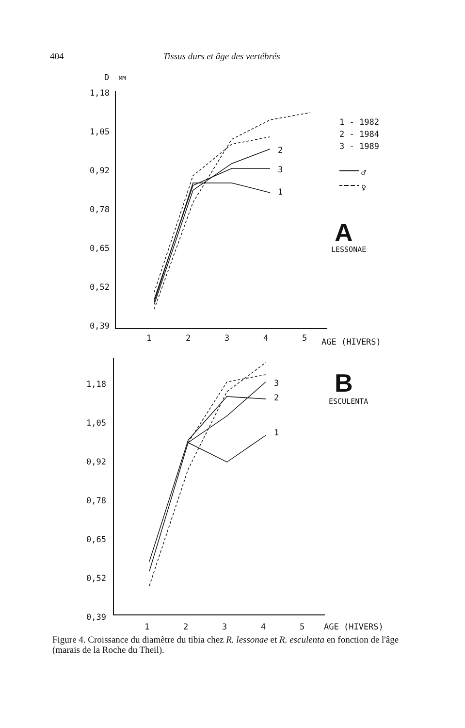404 Tissus durs et âge des vertébrés
D
MM
1,18
1,05
0,92
0,78
0,65
0,52
0,39
1
2
3
4
5
AGE (HIVERS)
1 - 1982
2 - 1984
3 - 1989
♂
♀
A
LESSONAE
2
3
1
1,18
1,05
0,92
0,78
0,65
0,52
0,39
1
2
3
4
5
AGE (HIVERS)
B
ESCULENTA
3
2
1
Figure 4. Croissance du diamètre du tibia chez R. lessonae et R. esculenta en fonction de l'âge (marais de la Roche du Theil).